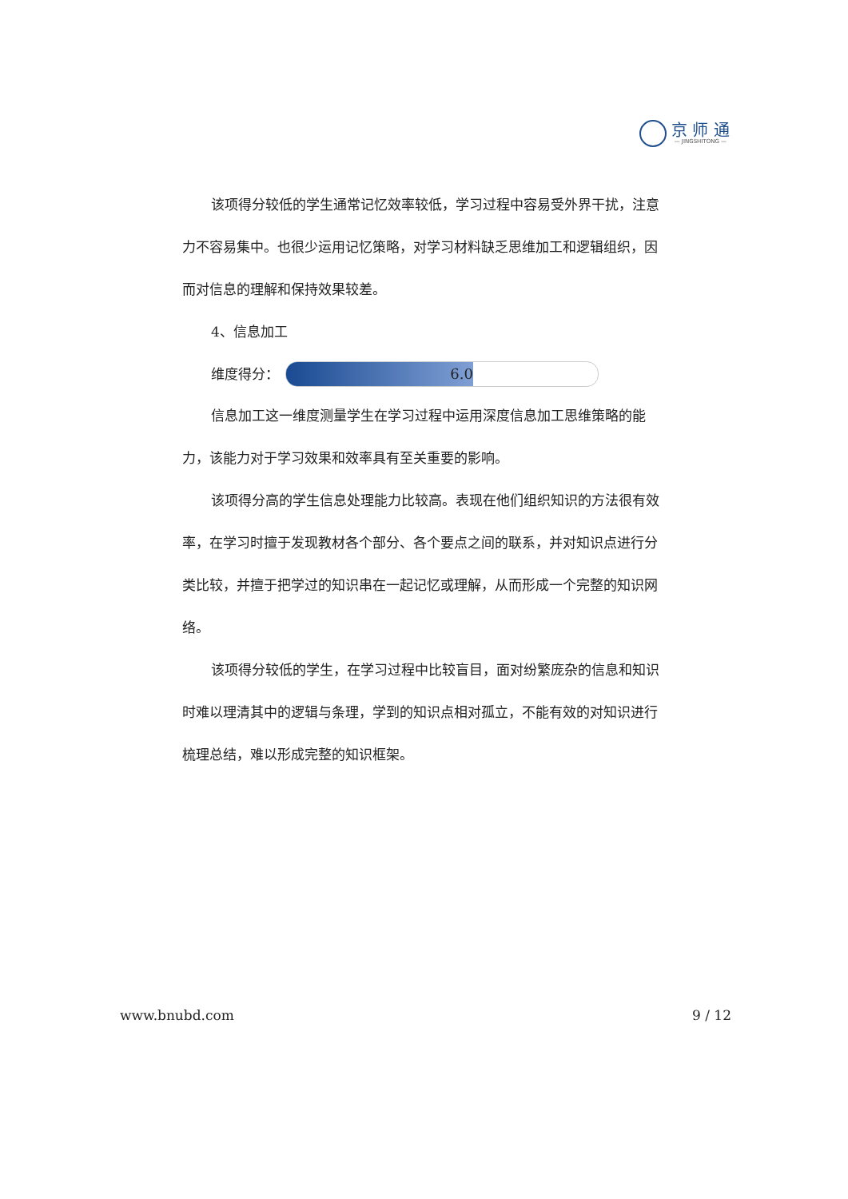京 师 通
— JINGSHITONG —
该项得分较低的学生通常记忆效率较低，学习过程中容易受外界干扰，注意力不容易集中。也很少运用记忆策略，对学习材料缺乏思维加工和逻辑组织，因而对信息的理解和保持效果较差。
4、信息加工
维度得分：
6.0
信息加工这一维度测量学生在学习过程中运用深度信息加工思维策略的能力，该能力对于学习效果和效率具有至关重要的影响。
该项得分高的学生信息处理能力比较高。表现在他们组织知识的方法很有效率，在学习时擅于发现教材各个部分、各个要点之间的联系，并对知识点进行分类比较，并擅于把学过的知识串在一起记忆或理解，从而形成一个完整的知识网络。
该项得分较低的学生，在学习过程中比较盲目，面对纷繁庞杂的信息和知识时难以理清其中的逻辑与条理，学到的知识点相对孤立，不能有效的对知识进行梳理总结，难以形成完整的知识框架。
www.bnubd.com 9 / 12